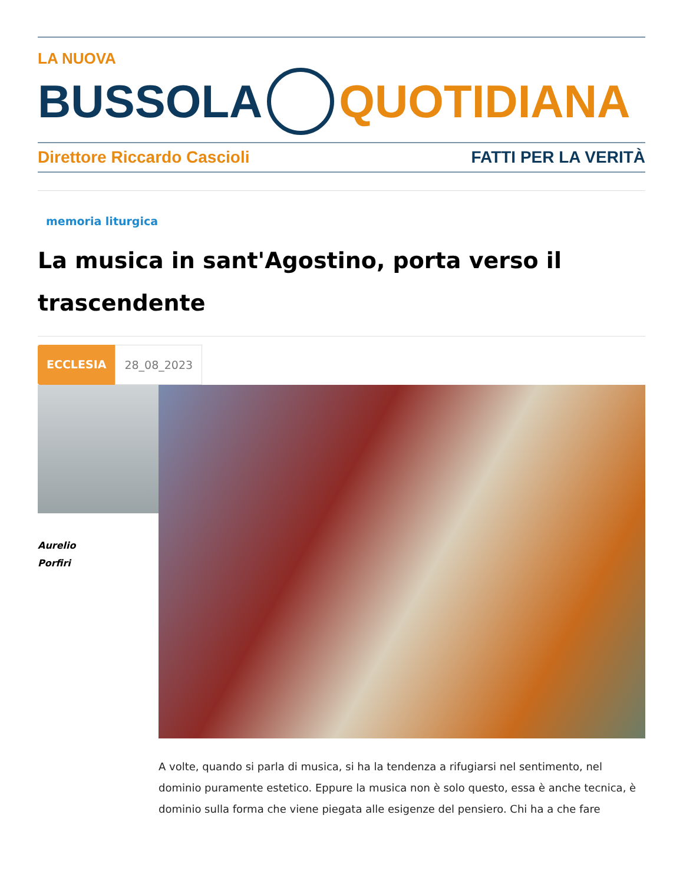LA NUOVA
BUSSOLA QUOTIDIANA
Direttore Riccardo Cascioli FATTI PER LA VERITÀ
memoria liturgica
La musica in sant'Agostino, porta verso il trascendente
ECCLESIA 28_08_2023
Aurelio
Porfiri
A volte, quando si parla di musica, si ha la tendenza a rifugiarsi nel sentimento, nel dominio puramente estetico. Eppure la musica non è solo questo, essa è anche tecnica, è dominio sulla forma che viene piegata alle esigenze del pensiero. Chi ha a che fare